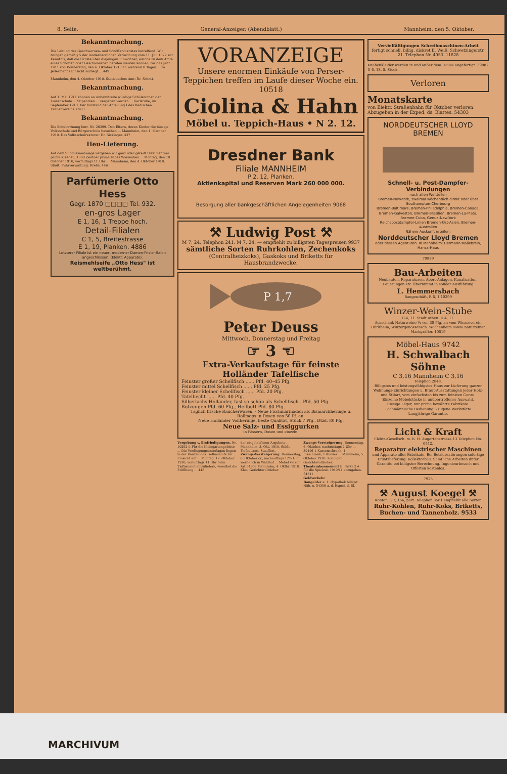8. Seite. General-Anzeiger. (Abendblatt.) Mannheim, den 5. Oktober.
Bekanntmachung.
Die Leitung des Geschwornen- und Schöffendienstes betreffend. Wir bringen gemäß § 5 der landesherrlichen Verordnung vom 11. Juli 1879 zur Kenntnis, daß die Urliste über diejenigen Einwohner, welche zu dem Amte eines Schöffen oder Geschworenen berufen werden können, für das Jahr 1911 von Donnerstag, den 6. Oktober 1910 an während 8 Tagen ... zu Jedermanns Einsicht aufliegt ... 449
Mannheim, den 4. Oktober 1910. Statistisches Amt: Dr. Schott.
Bekanntmachung.
Auf 1. Mai 1911 können an unbemittelte würdige Schülerinnen der Luisenschule ... Stipendien ... vergeben werden ... Karlsruhe, im September 1910. Der Vorstand der Abteilung I des Badischen Frauenvereins. 6983
Bekanntmachung.
Die Schulordnung betr. Nr. 28399. Den Eltern, deren Kinder die hiesige Volksschule und Bürgerschule besuchen ... Mannheim, den 1. Oktober 1910. Das Volksschulrektorat: Dr. Sickinger. 437
Heu-Lieferung.
Auf dem Submissionswege vergeben wir ganz oder geteilt 1000 Zentner prima Kleeheu, 1000 Zentner prima süßes Wiesenheu ... Montag, den 10. Oktober 1910, vormittags 11 Uhr ... Mannheim, den 4. Oktober 1910. Städt. Fuhrverwaltung: Krebs. 446
Parfümerie Otto Hess
Gegr. 1870 □□□□ Tel. 932.
en-gros Lager
E 1, 16, 1 Treppe hoch.
Detail-Filialen
C 1, 5, Breitestrasse
E 1, 19, Planken. 4886
Letzterer Filiale ist ein neuer, moderner Damen-Frisier-Salon angeschlossen. (Elektr. Apparate).
Reismehlseife „Otto Hess" ist weltberühmt.
VORANZEIGE
Unsere enormen Einkäufe von Perser-Teppichen treffen im Laufe dieser Woche ein. 10518
Ciolina & Hahn
Möbel u. Teppich-Haus • N 2. 12.
Dresdner Bank
Filiale MANNHEIM
P 2, 12, Planken.
Aktienkapital und Reserven Mark 260 000 000.
Besorgung aller bankgeschäftlichen Angelegenheiten 9068
⚒ Ludwig Post ⚒
M 7, 24. Telephon 241. M 7, 24. — empfiehlt zu billigsten Tagespreisen 9937
sämtliche Sorten Ruhrkohlen, Zechenkoks
(Centralheizkoks), Gaskoks und Briketts für Hausbrandzwecke.
P 1,7
Peter Deuss
Mittwoch, Donnerstag und Freitag
☞ 3 ☜
Extra-Verkaufstage für feinste Holländer Tafelfische
Feinster großer Schellfisch ...... Pfd. 40–45 Pfg.
Feinster mittel Schellfisch ...... Pfd. 25 Pfg.
Feinster kleiner Schellfisch ...... Pfd. 20 Pfg.
Tafelhecht ...... Pfd. 40 Pfg.
Silberlachs Holländer, fast so schön als Schellfisch . Pfd. 50 Pfg.
Rotzungen Pfd. 60 Pfg., Heilbutt Pfd. 80 Pfg.
Täglich frische Räucherwaren. - Neue Fischmarinaden als Bismarckheringe u. Rollmops in Dosen von 50 Pf. an.
Neue Holländer Vollheringe, beste Qualität, Stück 7 Pfg., Dtzd. 80 Pfg.
Neue Salz- und Essiggurken
in Fässern, Dosen und einzeln.
Vergebung v. Einfriedigungen. Nr. 10292 I. Für die Kleingartengebiete ... Die Verdingungsunterlagen liegen in der Kanzlei des Tiefbauamts zur Einsicht auf ... Montag, 17. Oktober 1910, vormittags 11 Uhr beim Tiefbauamt einzuliefern, woselbst die Eröffnung ... 448
der eingelaufenen Angebote ... Mannheim, 3. Okt. 1910. Städt. Tiefbauamt: Stauffert.
Zwangs-Versteigerung. Donnerstag, 6. Oktober cr., nachmittags 12½ Uhr werde ich in Waldhof ... Möbel versch. Art 54308 Mannheim, 4. Oktbr. 1910. Klee, Gerichtsvollzieher.
Zwangs-Versteigerung. Donnerstag, 6. Oktober, nachmittags 2 Uhr ... 39196 1 Kassenschrank, 1 Eisschrank, 1 Klavier ... Mannheim, 5. Oktober 1910. Zollinger, Gerichtsvollzieher.
Theaterabonnement II. Parkett A für die Spielzeit 1910/11 abzugeben. 54311
Geldverkehr
Baugelder a. 1. Hypothek billigst. Näh. u. 54306 a. d. Exped. d. Bl.
Vervielfältigungen Schreibmaschinen-Arbeit fertigt schnell, billig, diskret E. Weiß, Schwetzingerstr. 21. Telephon Nr. 4053. 11828
Knabenkleider werden in und außer dem Hause angefertigt. 39082 U 6, 18, 5. Stock.
Verloren
Monatskarte
von Elektr. Straßenbahn für Oktober verloren. Abzugeben in der Exped. ds. Blattes. 54303
NORDDEUTSCHER LLOYD BREMEN
Schnell- u. Post-Dampfer-Verbindungen
nach allen Weltteilen
Bremen-New-York, zweimal wöchentlich direkt oder über Southampton-Cherbourg
Bremen-Baltimore, Bremen-Philadelphia, Bremen-Canada, Bremen-Galveston, Bremen-Brasilien, Bremen-La-Plata, Bremen-Cuba, Genua-New-York
Reichspostdampfer-Linien Bremen-Ost-Asien, Bremen-Australien
Nähere Auskunft erteilen:
Norddeutscher Lloyd Bremen
oder dessen Agenturen. In Mannheim: Hermann Mallebrein, Hansa-Haus
79889
Bau-Arbeiten
Neubauten, Reparaturen, Abort-Anlagen, Kanalisation, Feuerungen etc. übernimmt in solider Ausführung
L. Hemmersbach
Baugeschäft, R 6, 1 10299
Winzer-Wein-Stube
D 4, 11. Stadt Athen. D 4, 11.
Ausschank Naturweine ¼ von 30 Pfg. an vom Winzerverein Dürkheim, Winzergenossensch. Wachenheim sowie naturreiner Markgräfler. 10519
Möbel-Haus 9742
H. Schwalbach Söhne
C 3,16 Mannheim C 3,16
Telephon 2848.
Billigstes und leistungsfähigstes Haus zur Lieferung ganzer Wohnungs-Einrichtungen u. Braut-Ausstattungen jeder Holz- und Stilart, vom einfachsten bis zum feinsten Genre.
Einzelne Möbelstücke in unübertroffener Auswahl.
Riesige Läger, nur prima bewährte Fabrikate.
Fachmännische Bedienung. - Eigene Werkstätte
Langjährige Garantie.
Licht & Kraft
Elektr.-Gesellsch. m. b. H. Augartenstrasse 13 Telephon No. 6512.
Reparatur elektrischer Maschinen
und Apparate aller Fabrikate. Bei Betriebsstörungen sofortige Ersatzlieferung. Kollektorbau. Sämtliche Arbeiten unter Garantie bei billigster Berechnung. Ingenieurbesuch und Offerten kostenlos.
7925
⚒ August Koegel ⚒
Kontor: E 7, 15a, part. Telephon 3581 empfiehlt alle Sorten
Ruhr-Kohlen, Ruhr-Koks, Briketts, Buchen- und Tannenholz. 9533
MARCHIVUM